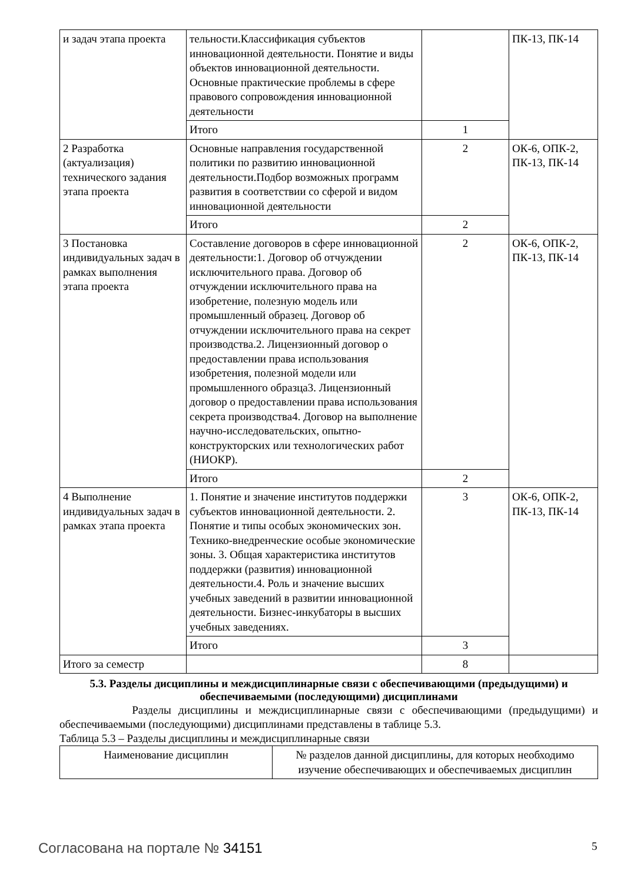| и задач этапа проекта | тельности.Классификация субъектов инновационной деятельности. Понятие и виды объектов инновационной деятельности. Основные практические проблемы в сфере правового сопровождения инновационной деятельности | | ПК-13, ПК-14 |
| | Итого | 1 | |
| 2 Разработка (актуализация) технического задания этапа проекта | Основные направления государственной политики по развитию инновационной деятельности.Подбор возможных программ развития в соответствии со сферой и видом инновационной деятельности | 2 | ОК-6, ОПК-2, ПК-13, ПК-14 |
| | Итого | 2 | |
| 3 Постановка индивидуальных задач в рамках выполнения этапа проекта | Составление договоров в сфере инновационной деятельности:1. Договор об отчуждении исключительного права. Договор об отчуждении исключительного права на изобретение, полезную модель или промышленный образец. Договор об отчуждении исключительного права на секрет производства.2. Лицензионный договор о предоставлении права использования изобретения, полезной модели или промышленного образца3. Лицензионный договор о предоставлении права использования секрета производства4. Договор на выполнение научно-исследовательских, опытно-конструкторских или технологических работ (НИОКР). | 2 | ОК-6, ОПК-2, ПК-13, ПК-14 |
| | Итого | 2 | |
| 4 Выполнение индивидуальных задач в рамках этапа проекта | 1. Понятие и значение институтов поддержки субъектов инновационной деятельности. 2. Понятие и типы особых экономических зон. Технико-внедренческие особые экономические зоны. 3. Общая характеристика институтов поддержки (развития) инновационной деятельности.4. Роль и значение высших учебных заведений в развитии инновационной деятельности. Бизнес-инкубаторы в высших учебных заведениях. | 3 | ОК-6, ОПК-2, ПК-13, ПК-14 |
| | Итого | 3 | |
| Итого за семестр | | 8 | |
5.3. Разделы дисциплины и междисциплинарные связи с обеспечивающими (предыдущими) и обеспечиваемыми (последующими) дисциплинами
Разделы дисциплины и междисциплинарные связи с обеспечивающими (предыдущими) и обеспечиваемыми (последующими) дисциплинами представлены в таблице 5.3.
Таблица 5.3 – Разделы дисциплины и междисциплинарные связи
| Наименование дисциплин | № разделов данной дисциплины, для которых необходимо изучение обеспечивающих и обеспечиваемых дисциплин |
| --- | --- |
Согласована на портале № 34151 5